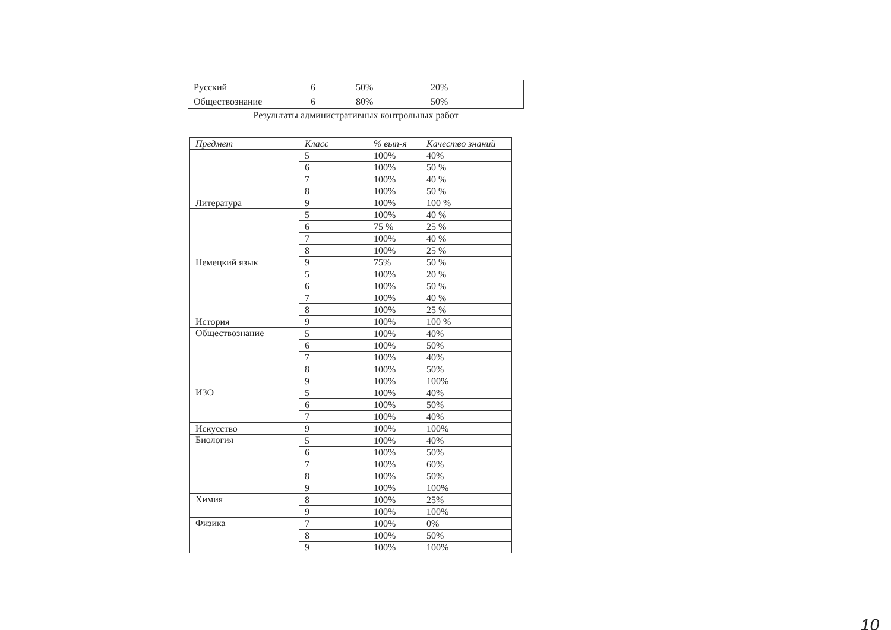| Русский | 6 | 50% | 20% |
| Обществознание | 6 | 80% | 50% |
Результаты административных контрольных работ
| Предмет | Класс | % вып-я | Качество знаний |
| --- | --- | --- | --- |
| Литература | 5 | 100% | 40% |
| | 6 | 100% | 50 % |
| | 7 | 100% | 40 % |
| | 8 | 100% | 50 % |
| | 9 | 100% | 100 % |
| Немецкий язык | 5 | 100% | 40 % |
| | 6 | 75 % | 25 % |
| | 7 | 100% | 40 % |
| | 8 | 100% | 25 % |
| | 9 | 75% | 50 % |
| История | 5 | 100% | 20 % |
| | 6 | 100% | 50 % |
| | 7 | 100% | 40 % |
| | 8 | 100% | 25 % |
| | 9 | 100% | 100 % |
| Обществознание | 5 | 100% | 40% |
| | 6 | 100% | 50% |
| | 7 | 100% | 40% |
| | 8 | 100% | 50% |
| | 9 | 100% | 100% |
| ИЗО | 5 | 100% | 40% |
| | 6 | 100% | 50% |
| | 7 | 100% | 40% |
| Искусство | 9 | 100% | 100% |
| Биология | 5 | 100% | 40% |
| | 6 | 100% | 50% |
| | 7 | 100% | 60% |
| | 8 | 100% | 50% |
| | 9 | 100% | 100% |
| Химия | 8 | 100% | 25% |
| | 9 | 100% | 100% |
| Физика | 7 | 100% | 0% |
| | 8 | 100% | 50% |
| | 9 | 100% | 100% |
10